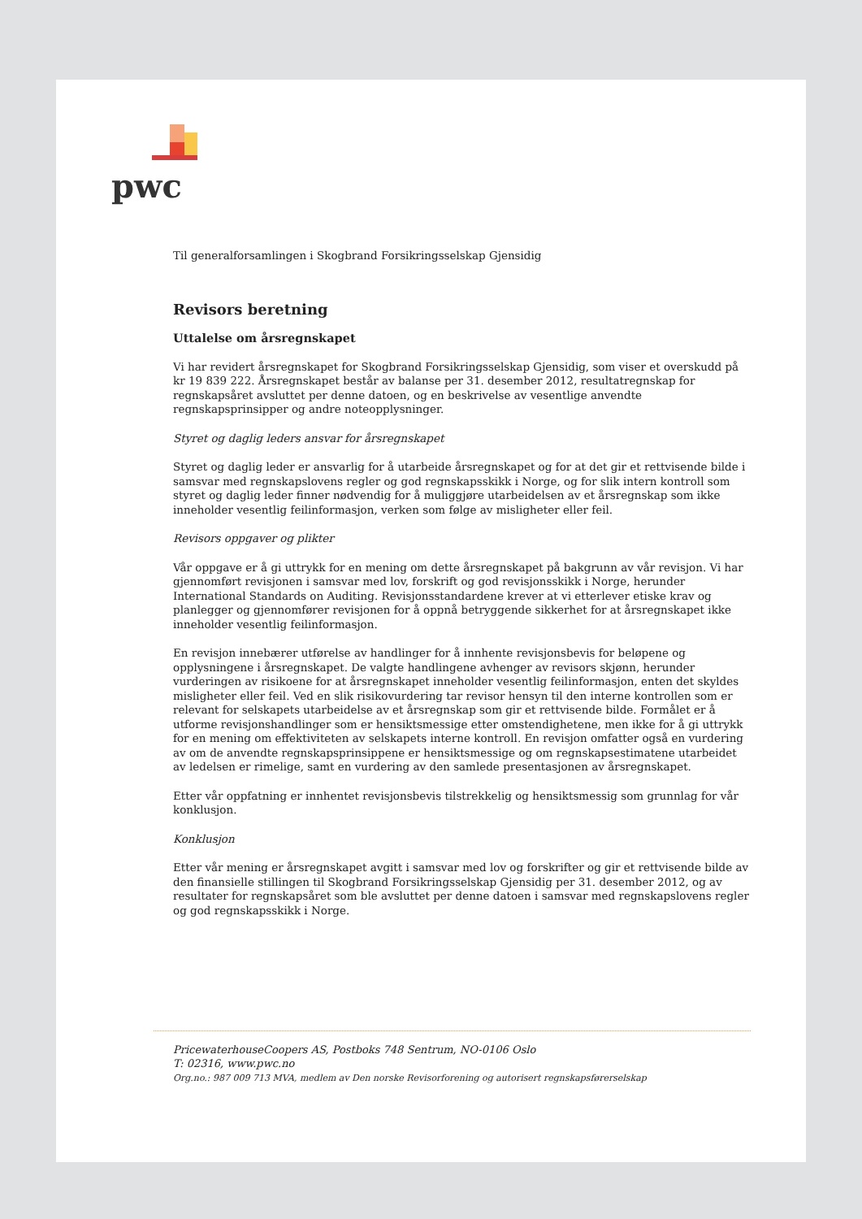pwc
Til generalforsamlingen i Skogbrand Forsikringsselskap Gjensidig
Revisors beretning
Uttalelse om årsregnskapet
Vi har revidert årsregnskapet for Skogbrand Forsikringsselskap Gjensidig, som viser et overskudd på kr 19 839 222. Årsregnskapet består av balanse per 31. desember 2012, resultatregnskap for regnskapsåret avsluttet per denne datoen, og en beskrivelse av vesentlige anvendte regnskapsprinsipper og andre noteopplysninger.
Styret og daglig leders ansvar for årsregnskapet
Styret og daglig leder er ansvarlig for å utarbeide årsregnskapet og for at det gir et rettvisende bilde i samsvar med regnskapslovens regler og god regnskapsskikk i Norge, og for slik intern kontroll som styret og daglig leder finner nødvendig for å muliggjøre utarbeidelsen av et årsregnskap som ikke inneholder vesentlig feilinformasjon, verken som følge av misligheter eller feil.
Revisors oppgaver og plikter
Vår oppgave er å gi uttrykk for en mening om dette årsregnskapet på bakgrunn av vår revisjon. Vi har gjennomført revisjonen i samsvar med lov, forskrift og god revisjonsskikk i Norge, herunder International Standards on Auditing. Revisjonsstandardene krever at vi etterlever etiske krav og planlegger og gjennomfører revisjonen for å oppnå betryggende sikkerhet for at årsregnskapet ikke inneholder vesentlig feilinformasjon.
En revisjon innebærer utførelse av handlinger for å innhente revisjonsbevis for beløpene og opplysningene i årsregnskapet. De valgte handlingene avhenger av revisors skjønn, herunder vurderingen av risikoene for at årsregnskapet inneholder vesentlig feilinformasjon, enten det skyldes misligheter eller feil. Ved en slik risikovurdering tar revisor hensyn til den interne kontrollen som er relevant for selskapets utarbeidelse av et årsregnskap som gir et rettvisende bilde. Formålet er å utforme revisjonshandlinger som er hensiktsmessige etter omstendighetene, men ikke for å gi uttrykk for en mening om effektiviteten av selskapets interne kontroll. En revisjon omfatter også en vurdering av om de anvendte regnskapsprinsippene er hensiktsmessige og om regnskapsestimatene utarbeidet av ledelsen er rimelige, samt en vurdering av den samlede presentasjonen av årsregnskapet.
Etter vår oppfatning er innhentet revisjonsbevis tilstrekkelig og hensiktsmessig som grunnlag for vår konklusjon.
Konklusjon
Etter vår mening er årsregnskapet avgitt i samsvar med lov og forskrifter og gir et rettvisende bilde av den finansielle stillingen til Skogbrand Forsikringsselskap Gjensidig per 31. desember 2012, og av resultater for regnskapsåret som ble avsluttet per denne datoen i samsvar med regnskapslovens regler og god regnskapsskikk i Norge.
PricewaterhouseCoopers AS, Postboks 748 Sentrum, NO-0106 Oslo
T: 02316, www.pwc.no
Org.no.: 987 009 713 MVA, medlem av Den norske Revisorforening og autorisert regnskapsførerselskap